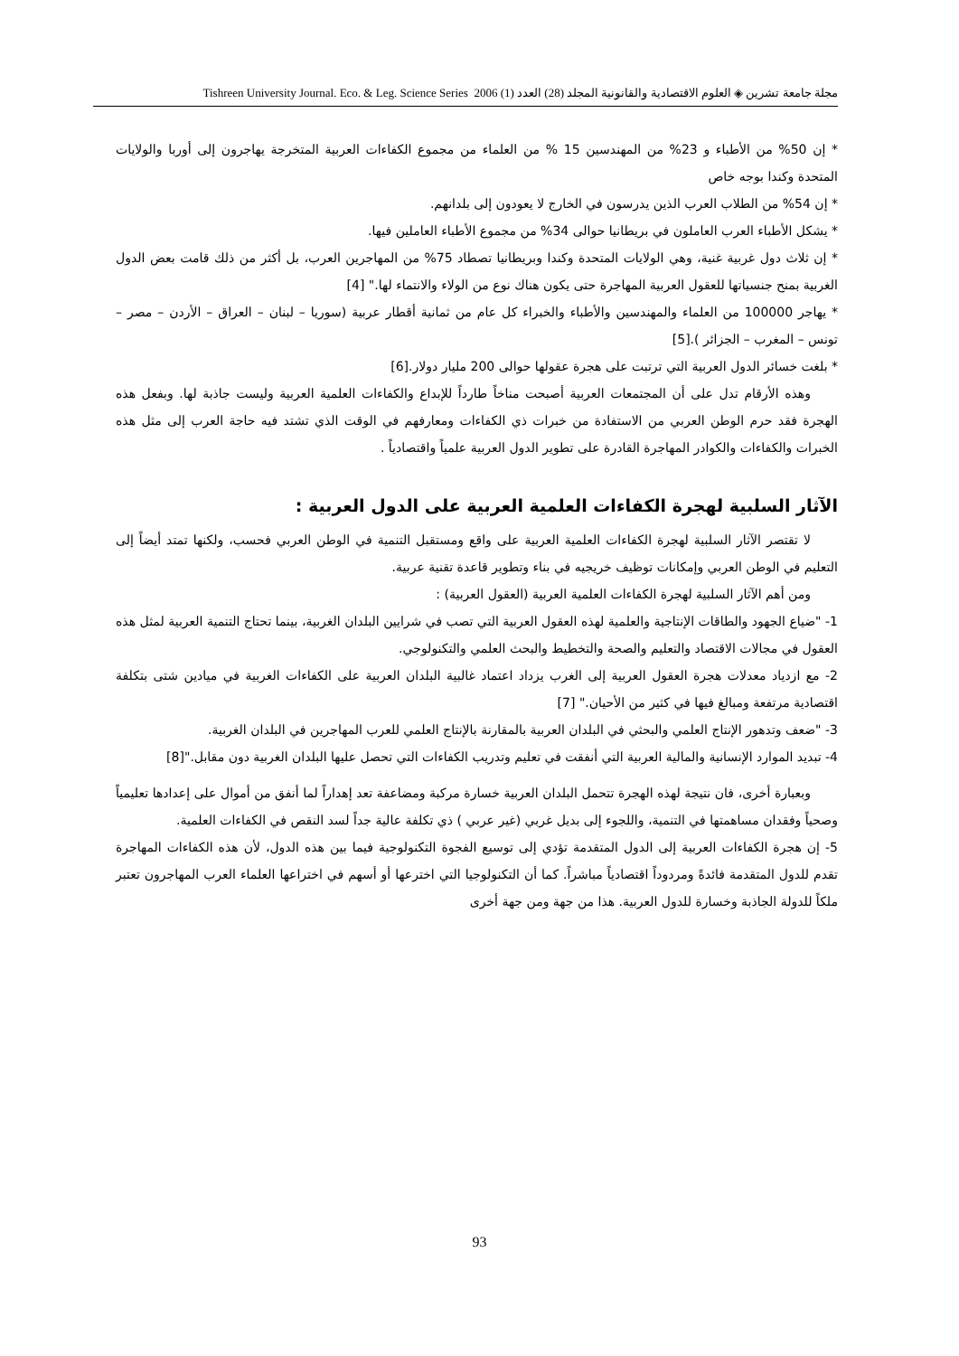مجلة جامعة تشرين ◈ العلوم الاقتصادية والقانونية المجلد (28) العدد (1) 2006 Tishreen University Journal. Eco. & Leg. Science Series
* إن 50% من الأطباء و 23% من المهندسين 15 % من العلماء من مجموع الكفاءات العربية المتخرجة يهاجرون إلى أوربا والولايات المتحدة وكندا بوجه خاص
* إن 54% من الطلاب العرب الذين يدرسون في الخارج لا يعودون إلى بلدانهم.
* يشكل الأطباء العرب العاملون في بريطانيا حوالى 34% من مجموع الأطباء العاملين فيها.
* إن ثلاث دول غربية غنية، وهي الولايات المتحدة وكندا وبريطانيا تصطاد 75% من المهاجرين العرب، بل أكثر من ذلك قامت بعض الدول الغربية بمنح جنسياتها للعقول العربية المهاجرة حتى يكون هناك نوع من الولاء والانتماء لها." [4]
* يهاجر 100000 من العلماء والمهندسين والأطباء والخبراء كل عام من ثمانية أقطار عربية (سوريا – لبنان – العراق – الأردن – مصر – تونس – المغرب – الجزائر ).[5]
* بلغت خسائر الدول العربية التي ترتبت على هجرة عقولها حوالى 200 مليار دولار.[6]
وهذه الأرقام تدل على أن المجتمعات العربية أصبحت مناخاً طارداً للإبداع والكفاءات العلمية العربية وليست جاذبة لها. وبفعل هذه الهجرة فقد حرم الوطن العربي من الاستفادة من خبرات ذي الكفاءات ومعارفهم في الوقت الذي تشتد فيه حاجة العرب إلى مثل هذه الخبرات والكفاءات والكوادر المهاجرة القادرة على تطوير الدول العربية علمياً واقتصادياً .
الآثار السلبية لهجرة الكفاءات العلمية العربية على الدول العربية :
لا تقتصر الآثار السلبية لهجرة الكفاءات العلمية العربية على واقع ومستقبل التنمية في الوطن العربي فحسب، ولكنها تمتد أيضاً إلى التعليم في الوطن العربي وإمكانات توظيف خريجيه في بناء وتطوير قاعدة تقنية عربية.
ومن أهم الآثار السلبية لهجرة الكفاءات العلمية العربية (العقول العربية) :
1- "ضياع الجهود والطاقات الإنتاجية والعلمية لهذه العقول العربية التي تصب في شرايين البلدان الغربية، بينما تحتاج التنمية العربية لمثل هذه العقول في مجالات الاقتصاد والتعليم والصحة والتخطيط والبحث العلمي والتكنولوجي.
2- مع ازدياد معدلات هجرة العقول العربية إلى الغرب يزداد اعتماد غالبية البلدان العربية على الكفاءات الغربية في ميادين شتى بتكلفة اقتصادية مرتفعة ومبالغ فيها في كثير من الأحيان." [7]
3- "ضعف وتدهور الإنتاج العلمي والبحثي في البلدان العربية بالمقارنة بالإنتاج العلمي للعرب المهاجرين في البلدان الغربية.
4- تبديد الموارد الإنسانية والمالية العربية التي أنفقت في تعليم وتدريب الكفاءات التي تحصل عليها البلدان الغربية دون مقابل."[8]
وبعبارة أخرى، فان نتيجة لهذه الهجرة تتحمل البلدان العربية خسارة مركبة ومضاعفة تعد إهداراً لما أنفق من أموال على إعدادها تعليمياً وصحياً وفقدان مساهمتها في التنمية، واللجوء إلى بديل غربي (غير عربي ) ذي تكلفة عالية جداً لسد النقص في الكفاءات العلمية.
5- إن هجرة الكفاءات العربية إلى الدول المتقدمة تؤدي إلى توسيع الفجوة التكنولوجية فيما بين هذه الدول، لأن هذه الكفاءات المهاجرة تقدم للدول المتقدمة فائدةً ومردوداً اقتصادياً مباشراً. كما أن التكنولوجيا التي اخترعها أو أسهم في اختراعها العلماء العرب المهاجرون تعتبر ملكاً للدولة الجاذبة وخسارة للدول العربية. هذا من جهة ومن جهة أخرى
93